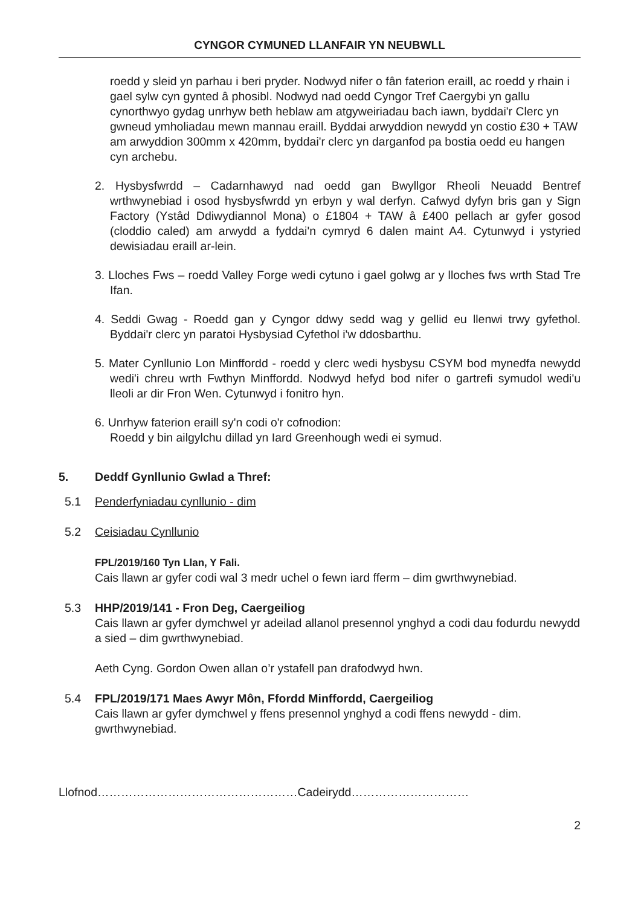CYNGOR CYMUNED LLANFAIR YN NEUBWLL
roedd y sleid yn parhau i beri pryder. Nodwyd nifer o fân faterion eraill, ac roedd y rhain i gael sylw cyn gynted â phosibl. Nodwyd nad oedd Cyngor Tref Caergybi yn gallu cynorthwyo gydag unrhyw beth heblaw am atgyweiriadau bach iawn, byddai'r Clerc yn gwneud ymholiadau mewn mannau eraill. Byddai arwyddion newydd yn costio £30 + TAW am arwyddion 300mm x 420mm, byddai'r clerc yn darganfod pa bostia oedd eu hangen cyn archebu.
2. Hysbysfwrdd – Cadarnhawyd nad oedd gan Bwyllgor Rheoli Neuadd Bentref wrthwynebiad i osod hysbysfwrdd yn erbyn y wal derfyn. Cafwyd dyfyn bris gan y Sign Factory (Ystâd Ddiwydiannol Mona) o £1804 + TAW â £400 pellach ar gyfer gosod (cloddio caled) am arwydd a fyddai'n cymryd 6 dalen maint A4. Cytunwyd i ystyried dewisiadau eraill ar-lein.
3. Lloches Fws – roedd Valley Forge wedi cytuno i gael golwg ar y lloches fws wrth Stad Tre Ifan.
4. Seddi Gwag - Roedd gan y Cyngor ddwy sedd wag y gellid eu llenwi trwy gyfethol. Byddai'r clerc yn paratoi Hysbysiad Cyfethol i'w ddosbarthu.
5. Mater Cynllunio Lon Minffordd - roedd y clerc wedi hysbysu CSYM bod mynedfa newydd wedi'i chreu wrth Fwthyn Minffordd. Nodwyd hefyd bod nifer o gartrefi symudol wedi'u lleoli ar dir Fron Wen. Cytunwyd i fonitro hyn.
6. Unrhyw faterion eraill sy'n codi o'r cofnodion:
Roedd y bin ailgylchu dillad yn Iard Greenhough wedi ei symud.
5. Deddf Gynllunio Gwlad a Thref:
5.1 Penderfyniadau cynllunio - dim
5.2 Ceisiadau Cynllunio
FPL/2019/160 Tyn Llan, Y Fali.
Cais llawn ar gyfer codi wal 3 medr uchel o fewn iard fferm – dim gwrthwynebiad.
5.3 HHP/2019/141 - Fron Deg, Caergeiliog
Cais llawn ar gyfer dymchwel yr adeilad allanol presennol ynghyd a codi dau fodurdu newydd a sied – dim gwrthwynebiad.
Aeth Cyng. Gordon Owen allan o’r ystafell pan drafodwyd hwn.
5.4 FPL/2019/171 Maes Awyr Môn, Ffordd Minffordd, Caergeiliog
Cais llawn ar gyfer dymchwel y ffens presennol ynghyd a codi ffens newydd - dim. gwrthwynebiad.
Llofnod……………………………………………Cadeirydd…………………………
2